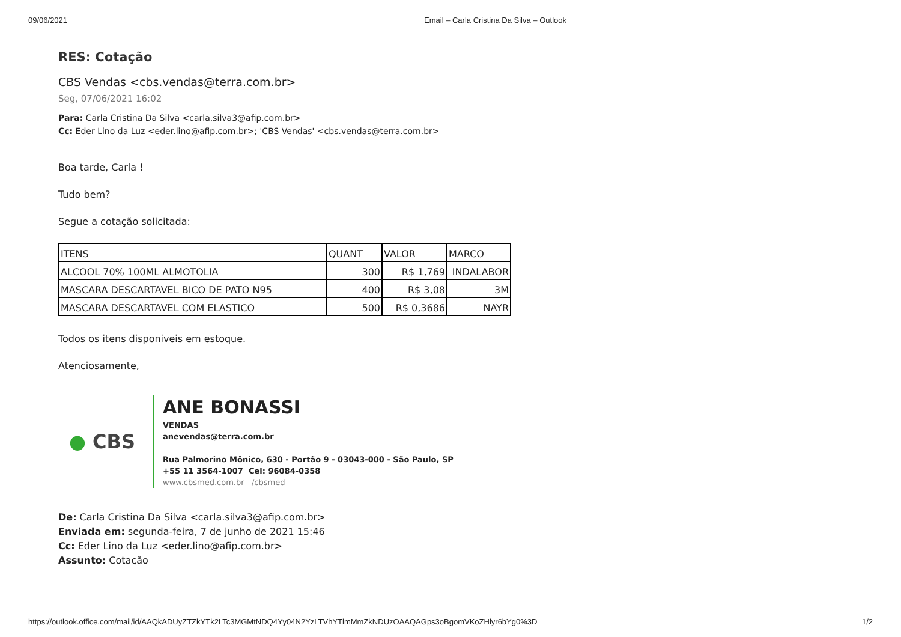09/06/2021 Email – Carla Cristina Da Silva – Outlook
RES: Cotação
CBS Vendas <cbs.vendas@terra.com.br>
Seg, 07/06/2021 16:02
Para: Carla Cristina Da Silva <carla.silva3@afip.com.br>
Cc: Eder Lino da Luz <eder.lino@afip.com.br>; 'CBS Vendas' <cbs.vendas@terra.com.br>
Boa tarde, Carla !
Tudo bem?
Segue a cotação solicitada:
| ITENS | QUANT | VALOR | MARCO |
| ALCOOL 70% 100ML ALMOTOLIA | 300 | R$ 1,769 | INDALABOR |
| MASCARA DESCARTAVEL BICO DE PATO N95 | 400 | R$ 3,08 | 3M |
| MASCARA DESCARTAVEL COM ELASTICO | 500 | R$ 0,3686 | NAYR |
Todos os itens disponiveis em estoque.
Atenciosamente,
● CBS
ANE BONASSI
VENDAS
anevendas@terra.com.br
Rua Palmorino Mônico, 630 - Portão 9 - 03043-000 - São Paulo, SP
+55 11 3564-1007 Cel: 96084-0358
www.cbsmed.com.br /cbsmed
De: Carla Cristina Da Silva <carla.silva3@afip.com.br>
Enviada em: segunda-feira, 7 de junho de 2021 15:46
Cc: Eder Lino da Luz <eder.lino@afip.com.br>
Assunto: Cotação
https://outlook.office.com/mail/id/AAQkADUyZTZkYTk2LTc3MGMtNDQ4Yy04N2YzLTVhYTlmMmZkNDUzOAAQAGps3oBgomVKoZHlyr6bYg0%3D 1/2